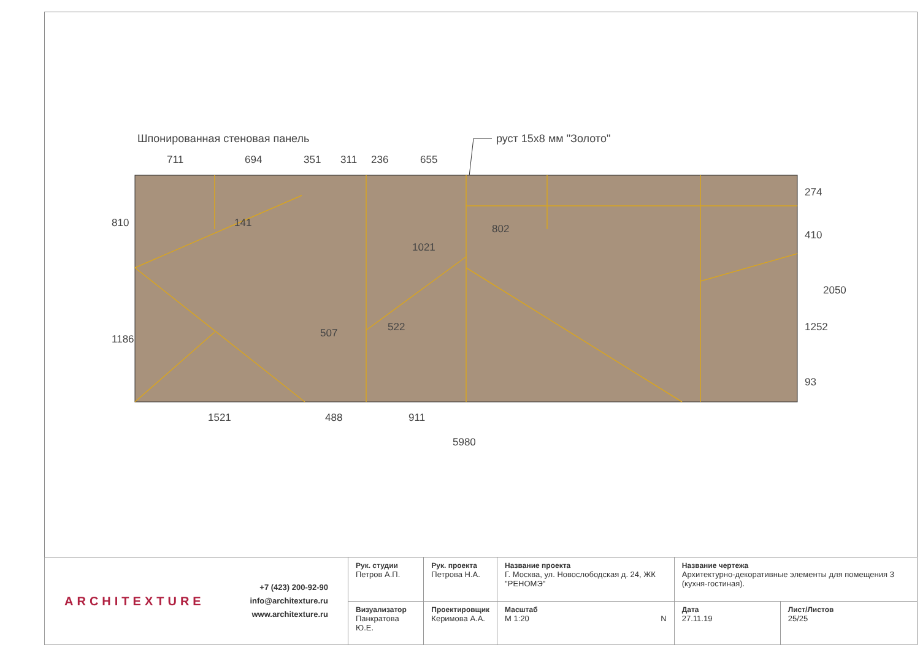Шпонированная стеновая панель
руст 15x8 мм "Золото"
711
694
351
311
236
655
1521
488
911
5980
810
1186
274
410
1252
93
2050
141
1021
802
507
522
| ARCHITEXTURE +7 (423) 200-92-90 info@architexture.ru www.architexture.ru | Рук. студии Петров А.П. | Рук. проекта Петрова Н.А. | Название проекта Г. Москва, ул. Новослободская д. 24, ЖК "РЕНОМЭ" | Название чертежа Архитектурно-декоративные элементы для помещения 3 (кухня-гостиная). | |
| | Визуализатор Панкратова Ю.Е. | Проектировщик Керимова А.А. | Масштаб М 1:20 N | Дата 27.11.19 | Лист/Листов 25/25 |